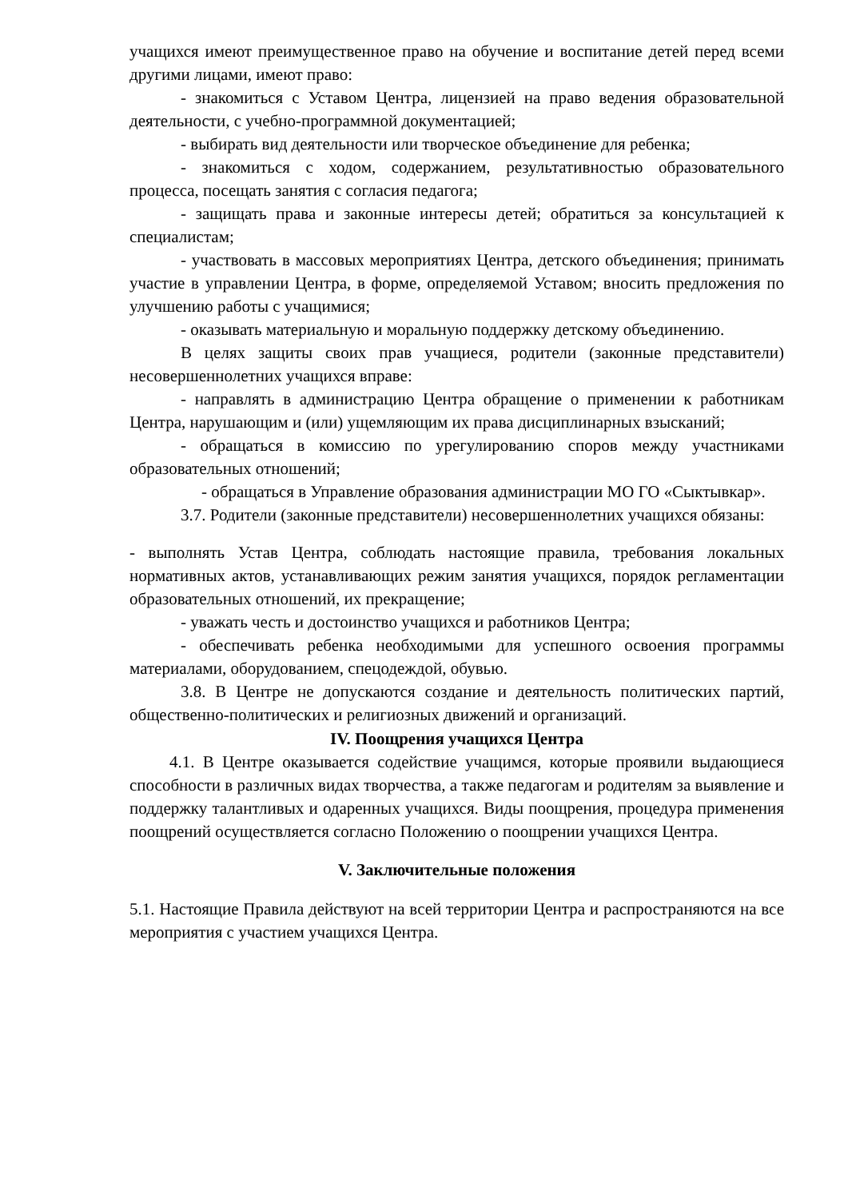учащихся имеют преимущественное право на обучение и воспитание детей перед всеми другими лицами, имеют право:
- знакомиться с Уставом Центра, лицензией на право ведения образовательной деятельности, с учебно-программной документацией;
- выбирать вид деятельности или творческое объединение для ребенка;
- знакомиться с ходом, содержанием, результативностью образовательного процесса, посещать занятия с согласия педагога;
- защищать права и законные интересы детей; обратиться за консультацией к специалистам;
- участвовать в массовых мероприятиях Центра, детского объединения; принимать участие в управлении Центра, в форме, определяемой Уставом; вносить предложения по улучшению работы с учащимися;
- оказывать материальную и моральную поддержку детскому объединению.
В целях защиты своих прав учащиеся, родители (законные представители) несовершеннолетних учащихся вправе:
- направлять в администрацию Центра обращение о применении к работникам Центра, нарушающим и (или) ущемляющим их права дисциплинарных взысканий;
- обращаться в комиссию по урегулированию споров между участниками образовательных отношений;
- обращаться в Управление образования администрации МО ГО «Сыктывкар».
3.7. Родители (законные представители) несовершеннолетних учащихся обязаны:
- выполнять Устав Центра, соблюдать настоящие правила, требования локальных нормативных актов, устанавливающих режим занятия учащихся, порядок регламентации образовательных отношений, их прекращение;
- уважать честь и достоинство учащихся и работников Центра;
- обеспечивать ребенка необходимыми для успешного освоения программы материалами, оборудованием, спецодеждой, обувью.
3.8. В Центре не допускаются создание и деятельность политических партий, общественно-политических и религиозных движений и организаций.
IV. Поощрения учащихся Центра
4.1. В Центре оказывается содействие учащимся, которые проявили выдающиеся способности в различных видах творчества, а также педагогам и родителям за выявление и поддержку талантливых и одаренных учащихся. Виды поощрения, процедура применения поощрений осуществляется согласно Положению о поощрении учащихся Центра.
V. Заключительные положения
5.1. Настоящие Правила действуют на всей территории Центра и распространяются на все мероприятия с участием учащихся Центра.